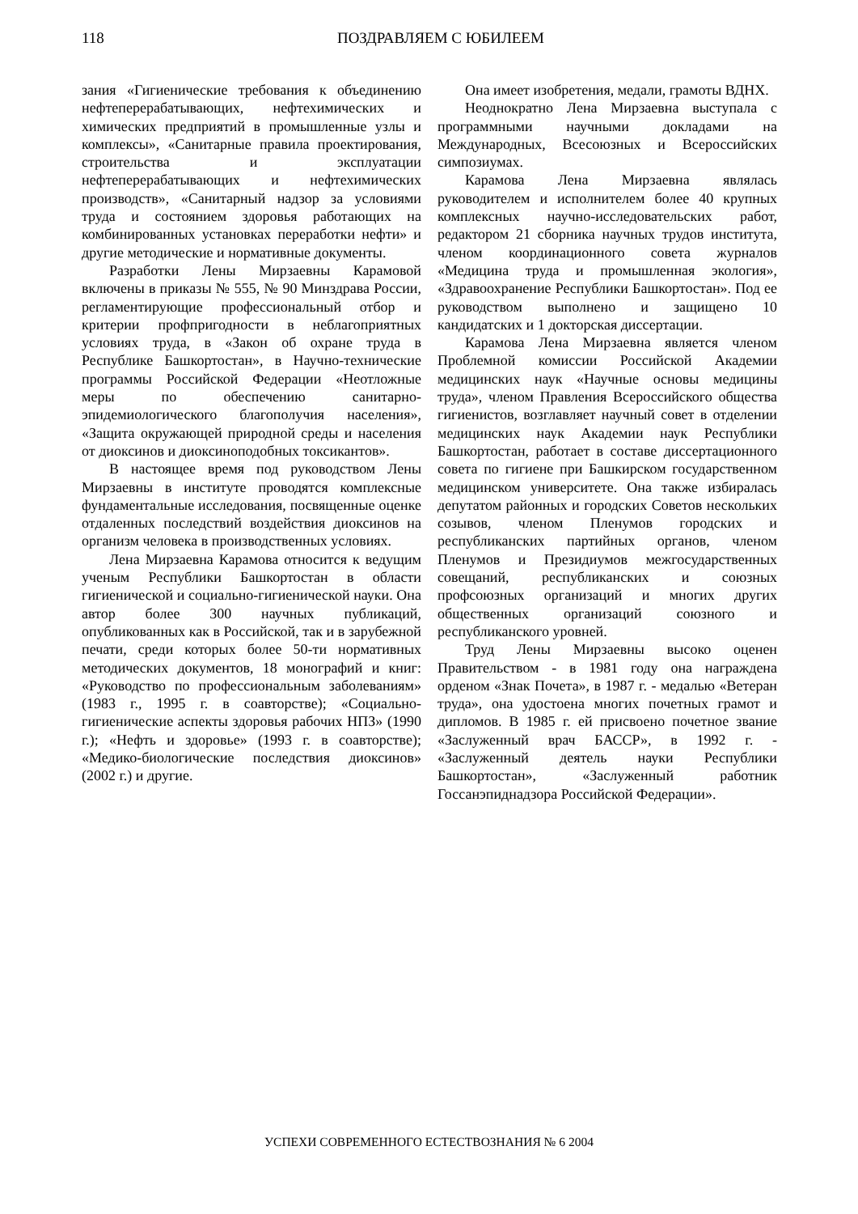118
ПОЗДРАВЛЯЕМ С ЮБИЛЕЕМ
зания «Гигиенические требования к объединению нефтеперерабатывающих, нефтехимических и химических предприятий в промышленные узлы и комплексы», «Санитарные правила проектирования, строительства и эксплуатации нефтеперерабатывающих и нефтехимических производств», «Санитарный надзор за условиями труда и состоянием здоровья работающих на комбинированных установках переработки нефти» и другие методические и нормативные документы.
Разработки Лены Мирзаевны Карамовой включены в приказы № 555, № 90 Минздрава России, регламентирующие профессиональный отбор и критерии профпригодности в неблагоприятных условиях труда, в «Закон об охране труда в Республике Башкортостан», в Научно-технические программы Российской Федерации «Неотложные меры по обеспечению санитарно-эпидемиологического благополучия населения», «Защита окружающей природной среды и населения от диоксинов и диоксиноподобных токсикантов».
В настоящее время под руководством Лены Мирзаевны в институте проводятся комплексные фундаментальные исследования, посвященные оценке отдаленных последствий воздействия диоксинов на организм человека в производственных условиях.
Лена Мирзаевна Карамова относится к ведущим ученым Республики Башкортостан в области гигиенической и социально-гигиенической науки. Она автор более 300 научных публикаций, опубликованных как в Российской, так и в зарубежной печати, среди которых более 50-ти нормативных методических документов, 18 монографий и книг: «Руководство по профессиональным заболеваниям» (1983 г., 1995 г. в соавторстве); «Социально-гигиенические аспекты здоровья рабочих НПЗ» (1990 г.); «Нефть и здоровье» (1993 г. в соавторстве); «Медико-биологические последствия диоксинов» (2002 г.) и другие.
Она имеет изобретения, медали, грамоты ВДНХ.
Неоднократно Лена Мирзаевна выступала с программными научными докладами на Международных, Всесоюзных и Всероссийских симпозиумах.
Карамова Лена Мирзаевна являлась руководителем и исполнителем более 40 крупных комплексных научно-исследовательских работ, редактором 21 сборника научных трудов института, членом координационного совета журналов «Медицина труда и промышленная экология», «Здравоохранение Республики Башкортостан». Под ее руководством выполнено и защищено 10 кандидатских и 1 докторская диссертации.
Карамова Лена Мирзаевна является членом Проблемной комиссии Российской Академии медицинских наук «Научные основы медицины труда», членом Правления Всероссийского общества гигиенистов, возглавляет научный совет в отделении медицинских наук Академии наук Республики Башкортостан, работает в составе диссертационного совета по гигиене при Башкирском государственном медицинском университете. Она также избиралась депутатом районных и городских Советов нескольких созывов, членом Пленумов городских и республиканских партийных органов, членом Пленумов и Президиумов межгосударственных совещаний, республиканских и союзных профсоюзных организаций и многих других общественных организаций союзного и республиканского уровней.
Труд Лены Мирзаевны высоко оценен Правительством - в 1981 году она награждена орденом «Знак Почета», в 1987 г. - медалью «Ветеран труда», она удостоена многих почетных грамот и дипломов. В 1985 г. ей присвоено почетное звание «Заслуженный врач БАССР», в 1992 г. - «Заслуженный деятель науки Республики Башкортостан», «Заслуженный работник Госсанэпиднадзора Российской Федерации».
УСПЕХИ СОВРЕМЕННОГО ЕСТЕСТВОЗНАНИЯ № 6 2004